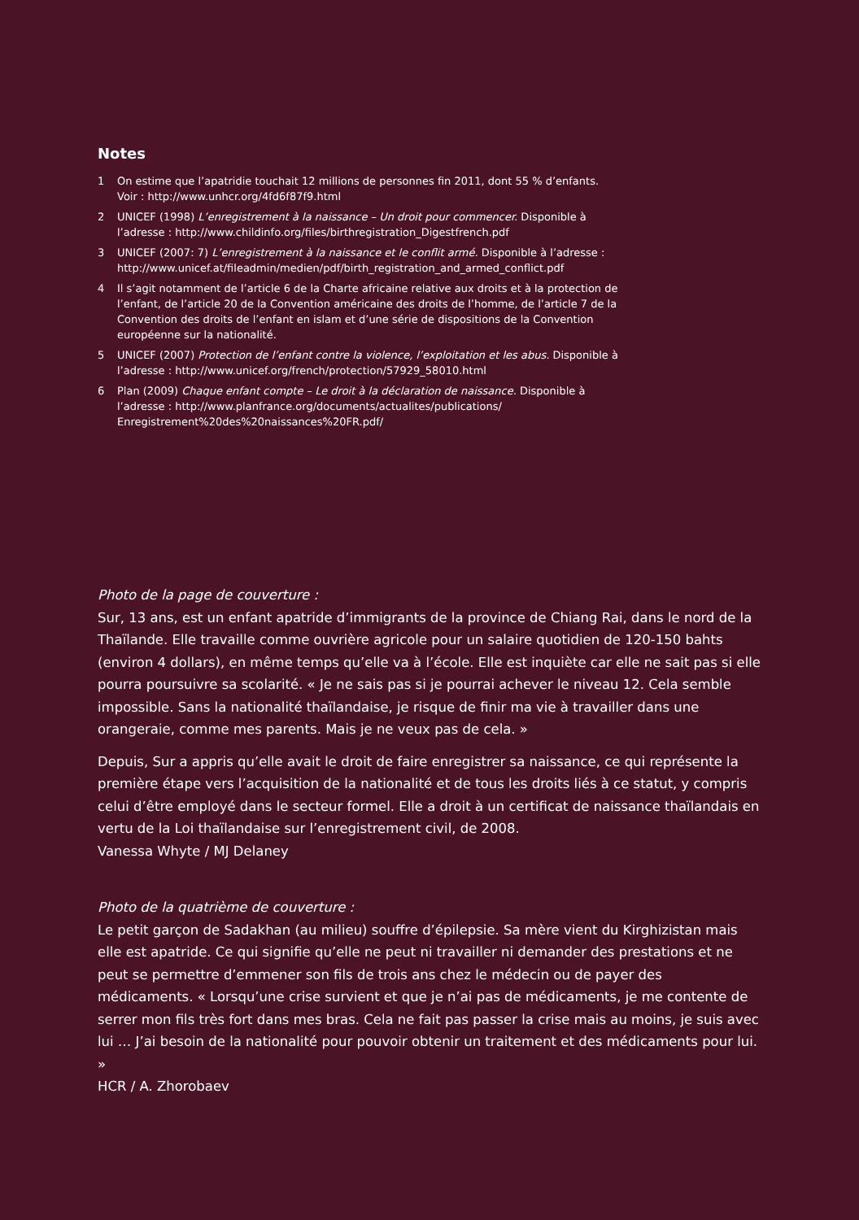Notes
1 On estime que l’apatridie touchait 12 millions de personnes fin 2011, dont 55 % d’enfants. Voir : http://www.unhcr.org/4fd6f87f9.html
2 UNICEF (1998) L’enregistrement à la naissance – Un droit pour commencer. Disponible à l’adresse : http://www.childinfo.org/files/birthregistration_Digestfrench.pdf
3 UNICEF (2007: 7) L’enregistrement à la naissance et le conflit armé. Disponible à l’adresse : http://www.unicef.at/fileadmin/medien/pdf/birth_registration_and_armed_conflict.pdf
4 Il s’agit notamment de l’article 6 de la Charte africaine relative aux droits et à la protection de l’enfant, de l’article 20 de la Convention américaine des droits de l’homme, de l’article 7 de la Convention des droits de l’enfant en islam et d’une série de dispositions de la Convention européenne sur la nationalité.
5 UNICEF (2007) Protection de l’enfant contre la violence, l’exploitation et les abus. Disponible à l’adresse : http://www.unicef.org/french/protection/57929_58010.html
6 Plan (2009) Chaque enfant compte – Le droit à la déclaration de naissance. Disponible à l’adresse : http://www.planfrance.org/documents/actualites/publications/ Enregistrement%20des%20naissances%20FR.pdf/
Photo de la page de couverture :
Sur, 13 ans, est un enfant apatride d’immigrants de la province de Chiang Rai, dans le nord de la Thaïlande. Elle travaille comme ouvrière agricole pour un salaire quotidien de 120-150 bahts (environ 4 dollars), en même temps qu’elle va à l’école. Elle est inquiète car elle ne sait pas si elle pourra poursuivre sa scolarité. « Je ne sais pas si je pourrai achever le niveau 12. Cela semble impossible. Sans la nationalité thaïlandaise, je risque de finir ma vie à travailler dans une orangeraie, comme mes parents. Mais je ne veux pas de cela. »
Depuis, Sur a appris qu’elle avait le droit de faire enregistrer sa naissance, ce qui représente la première étape vers l’acquisition de la nationalité et de tous les droits liés à ce statut, y compris celui d’être employé dans le secteur formel. Elle a droit à un certificat de naissance thaïlandais en vertu de la Loi thaïlandaise sur l’enregistrement civil, de 2008.
Vanessa Whyte / MJ Delaney
Photo de la quatrième de couverture :
Le petit garçon de Sadakhan (au milieu) souffre d’épilepsie. Sa mère vient du Kirghizistan mais elle est apatride. Ce qui signifie qu’elle ne peut ni travailler ni demander des prestations et ne peut se permettre d’emmener son fils de trois ans chez le médecin ou de payer des médicaments. « Lorsqu’une crise survient et que je n’ai pas de médicaments, je me contente de serrer mon fils très fort dans mes bras. Cela ne fait pas passer la crise mais au moins, je suis avec lui … J’ai besoin de la nationalité pour pouvoir obtenir un traitement et des médicaments pour lui. »
HCR / A. Zhorobaev